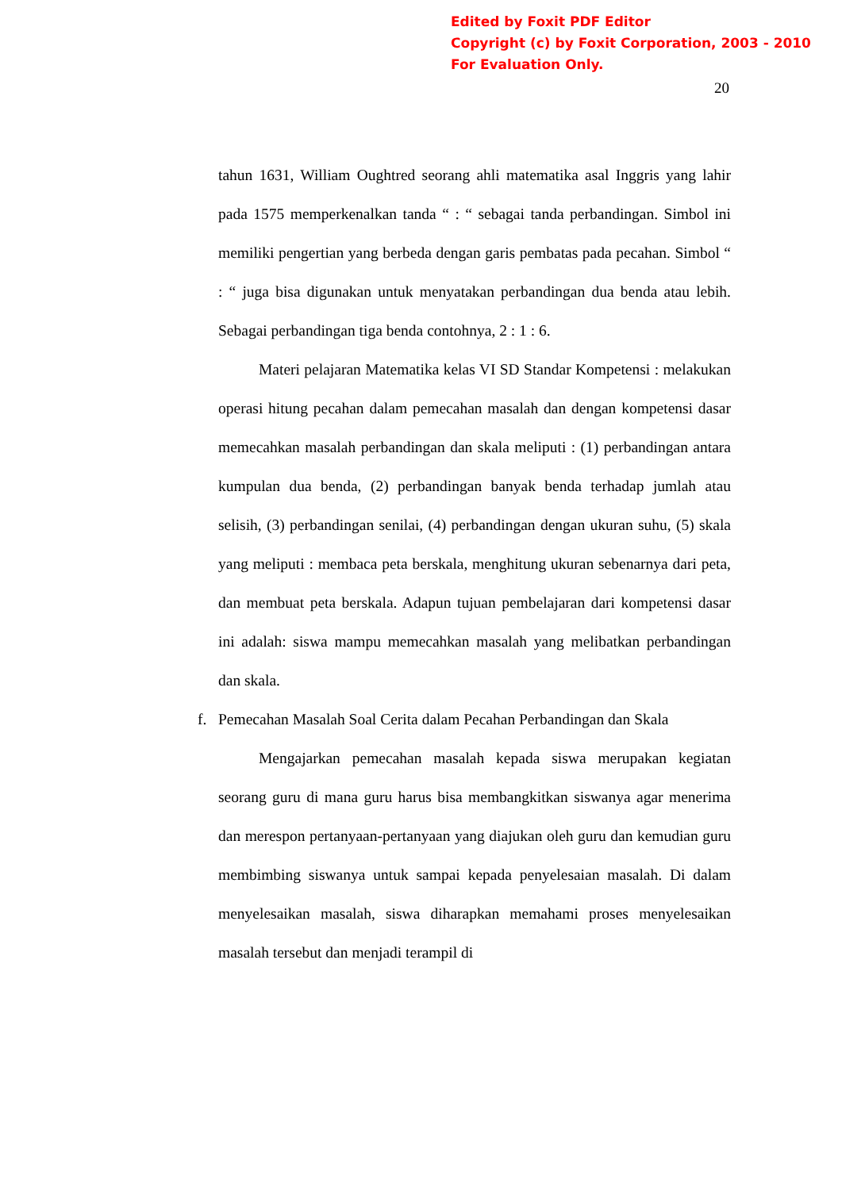Edited by Foxit PDF Editor
Copyright (c) by Foxit Corporation, 2003 - 2010
For Evaluation Only.
20
tahun 1631, William Oughtred seorang ahli matematika asal Inggris yang lahir pada 1575 memperkenalkan tanda “ : “ sebagai tanda perbandingan. Simbol ini memiliki pengertian yang berbeda dengan garis pembatas pada pecahan. Simbol “ : “ juga bisa digunakan untuk menyatakan perbandingan dua benda atau lebih. Sebagai perbandingan tiga benda contohnya, 2 : 1 : 6.
Materi pelajaran Matematika kelas VI SD Standar Kompetensi : melakukan operasi hitung pecahan dalam pemecahan masalah dan dengan kompetensi dasar memecahkan masalah perbandingan dan skala meliputi : (1) perbandingan antara kumpulan dua benda, (2) perbandingan banyak benda terhadap jumlah atau selisih, (3) perbandingan senilai, (4) perbandingan dengan ukuran suhu, (5) skala yang meliputi : membaca peta berskala, menghitung ukuran sebenarnya dari peta, dan membuat peta berskala. Adapun tujuan pembelajaran dari kompetensi dasar ini adalah: siswa mampu memecahkan masalah yang melibatkan perbandingan dan skala.
f. Pemecahan Masalah Soal Cerita dalam Pecahan Perbandingan dan Skala
Mengajarkan pemecahan masalah kepada siswa merupakan kegiatan seorang guru di mana guru harus bisa membangkitkan siswanya agar menerima dan merespon pertanyaan-pertanyaan yang diajukan oleh guru dan kemudian guru membimbing siswanya untuk sampai kepada penyelesaian masalah. Di dalam menyelesaikan masalah, siswa diharapkan memahami proses menyelesaikan masalah tersebut dan menjadi terampil di